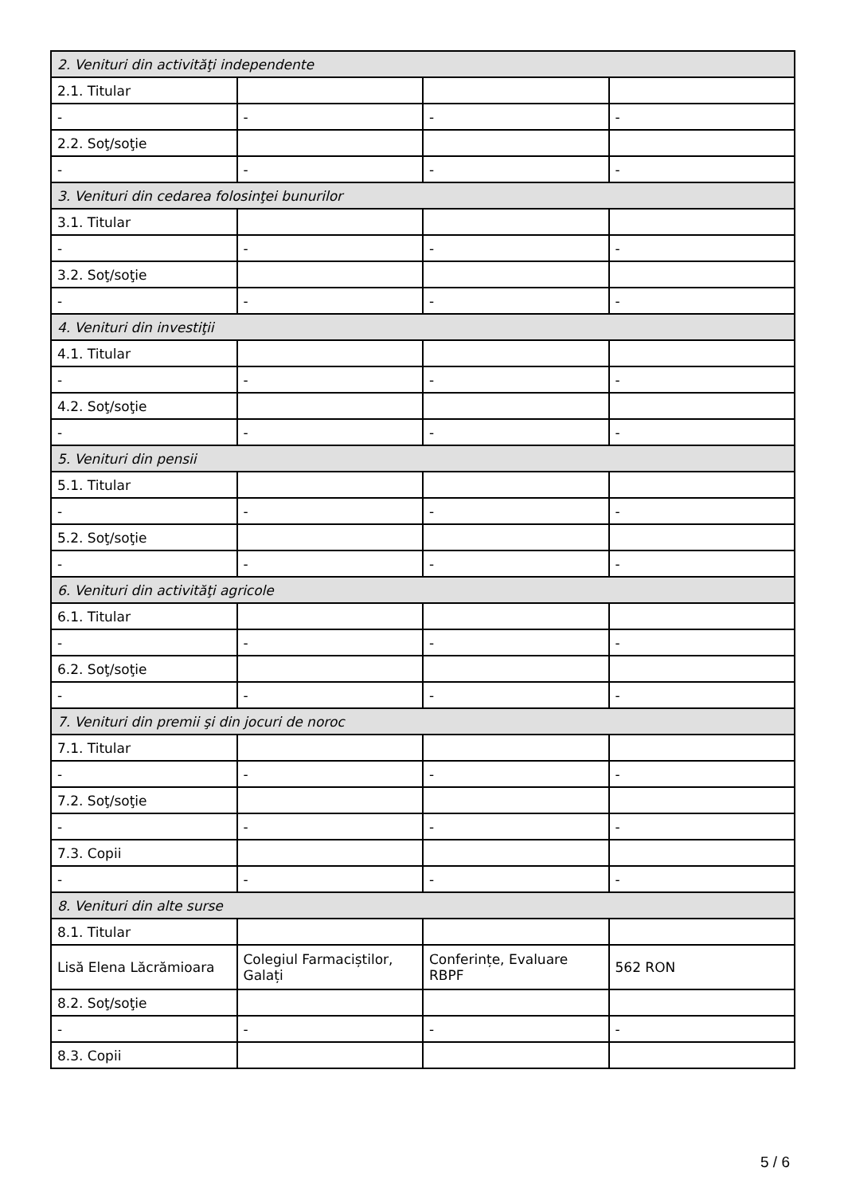| 2. Venituri din activităţi independente | | | |
| 2.1. Titular | | | |
| - | - | - | - |
| 2.2. Soţ/soţie | | | |
| - | - | - | - |
| 3. Venituri din cedarea folosinţei bunurilor | | | |
| 3.1. Titular | | | |
| - | - | - | - |
| 3.2. Soţ/soţie | | | |
| - | - | - | - |
| 4. Venituri din investiţii | | | |
| 4.1. Titular | | | |
| - | - | - | - |
| 4.2. Soţ/soţie | | | |
| - | - | - | - |
| 5. Venituri din pensii | | | |
| 5.1. Titular | | | |
| - | - | - | - |
| 5.2. Soţ/soţie | | | |
| - | - | - | - |
| 6. Venituri din activităţi agricole | | | |
| 6.1. Titular | | | |
| - | - | - | - |
| 6.2. Soţ/soţie | | | |
| - | - | - | - |
| 7. Venituri din premii şi din jocuri de noroc | | | |
| 7.1. Titular | | | |
| - | - | - | - |
| 7.2. Soţ/soţie | | | |
| - | - | - | - |
| 7.3. Copii | | | |
| - | - | - | - |
| 8. Venituri din alte surse | | | |
| 8.1. Titular | | | |
| Lisă Elena Lăcrămioara | Colegiul Farmaciștilor, Galați | Conferințe, Evaluare RBPF | 562 RON |
| 8.2. Soţ/soţie | | | |
| - | - | - | - |
| 8.3. Copii | | | |
5 / 6